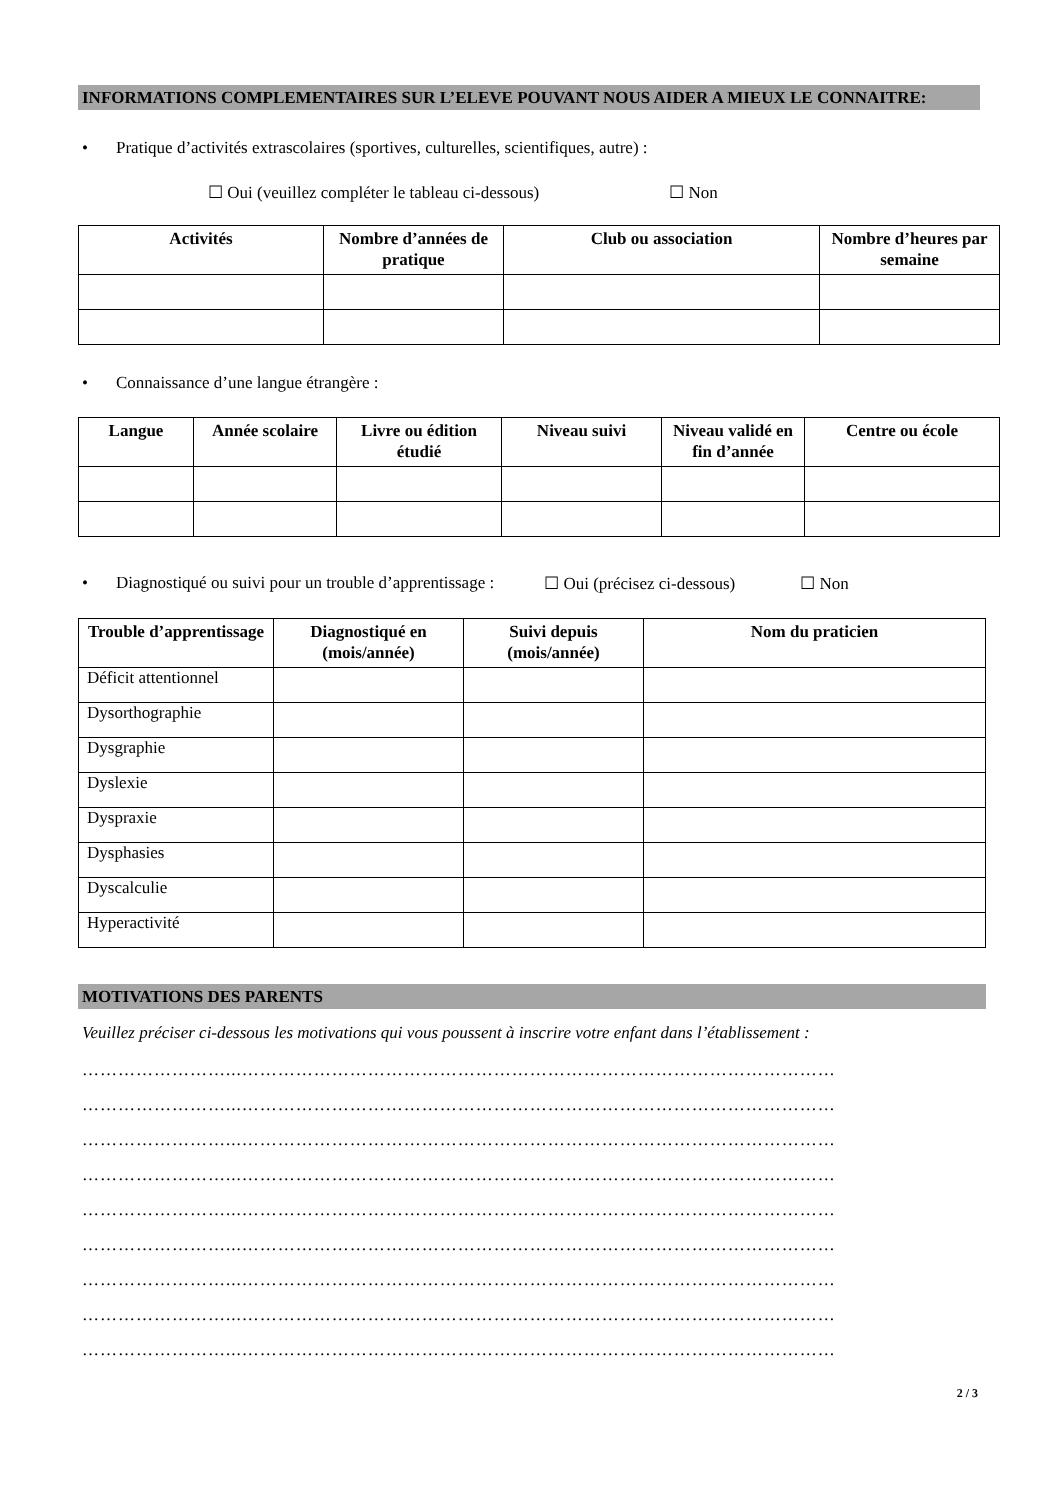INFORMATIONS COMPLEMENTAIRES SUR L’ELEVE POUVANT NOUS AIDER A MIEUX LE CONNAITRE:
• Pratique d’activités extrascolaires (sportives, culturelles, scientifiques, autre) :
☐ Oui (veuillez compléter le tableau ci-dessous) ☐ Non
| Activités | Nombre d’années de pratique | Club ou association | Nombre d’heures par semaine |
| --- | --- | --- | --- |
• Connaissance d’une langue étrangère :
| Langue | Année scolaire | Livre ou édition étudié | Niveau suivi | Niveau validé en fin d’année | Centre ou école |
| --- | --- | --- | --- | --- | --- |
• Diagnostiqué ou suivi pour un trouble d’apprentissage : ☐ Oui (précisez ci-dessous) ☐ Non
| Trouble d’apprentissage | Diagnostiqué en (mois/année) | Suivi depuis (mois/année) | Nom du praticien |
| --- | --- | --- | --- |
| Déficit attentionnel | | | |
| Dysorthographie | | | |
| Dysgraphie | | | |
| Dyslexie | | | |
| Dyspraxie | | | |
| Dysphasies | | | |
| Dyscalculie | | | |
| Hyperactivité | | | |
MOTIVATIONS DES PARENTS
Veuillez préciser ci-dessous les motivations qui vous poussent à inscrire votre enfant dans l’établissement :
……………………...………………………………………………………………………………………
……………………...………………………………………………………………………………………
……………………...………………………………………………………………………………………
……………………...………………………………………………………………………………………
……………………...………………………………………………………………………………………
……………………...………………………………………………………………………………………
……………………...………………………………………………………………………………………
……………………...………………………………………………………………………………………
……………………...………………………………………………………………………………………
2 / 3